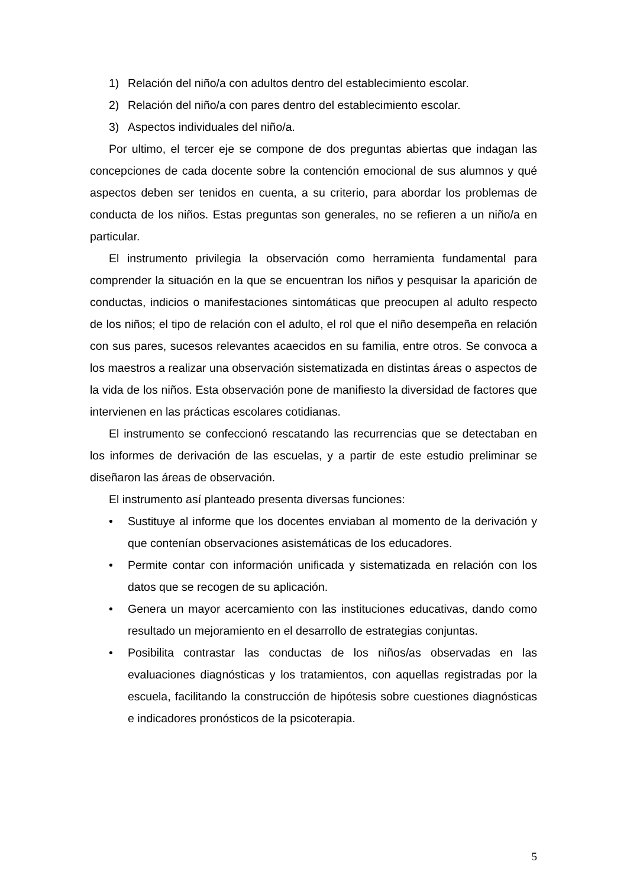1) Relación del niño/a con adultos dentro del establecimiento escolar.
2) Relación del niño/a con pares dentro del establecimiento escolar.
3) Aspectos individuales del niño/a.
Por ultimo, el tercer eje se compone de dos preguntas abiertas que indagan las concepciones de cada docente sobre la contención emocional de sus alumnos y qué aspectos deben ser tenidos en cuenta, a su criterio, para abordar los problemas de conducta de los niños. Estas preguntas son generales, no se refieren a un niño/a en particular.
El instrumento privilegia la observación como herramienta fundamental para comprender la situación en la que se encuentran los niños y pesquisar la aparición de conductas, indicios o manifestaciones sintomáticas que preocupen al adulto respecto de los niños; el tipo de relación con el adulto, el rol que el niño desempeña en relación con sus pares, sucesos relevantes acaecidos en su familia, entre otros. Se convoca a los maestros a realizar una observación sistematizada en distintas áreas o aspectos de la vida de los niños. Esta observación pone de manifiesto la diversidad de factores que intervienen en las prácticas escolares cotidianas.
El instrumento se confeccionó rescatando las recurrencias que se detectaban en los informes de derivación de las escuelas, y a partir de este estudio preliminar se diseñaron las áreas de observación.
El instrumento así planteado presenta diversas funciones:
• Sustituye al informe que los docentes enviaban al momento de la derivación y que contenían observaciones asistemáticas de los educadores.
• Permite contar con información unificada y sistematizada en relación con los datos que se recogen de su aplicación.
• Genera un mayor acercamiento con las instituciones educativas, dando como resultado un mejoramiento en el desarrollo de estrategias conjuntas.
• Posibilita contrastar las conductas de los niños/as observadas en las evaluaciones diagnósticas y los tratamientos, con aquellas registradas por la escuela, facilitando la construcción de hipótesis sobre cuestiones diagnósticas e indicadores pronósticos de la psicoterapia.
5